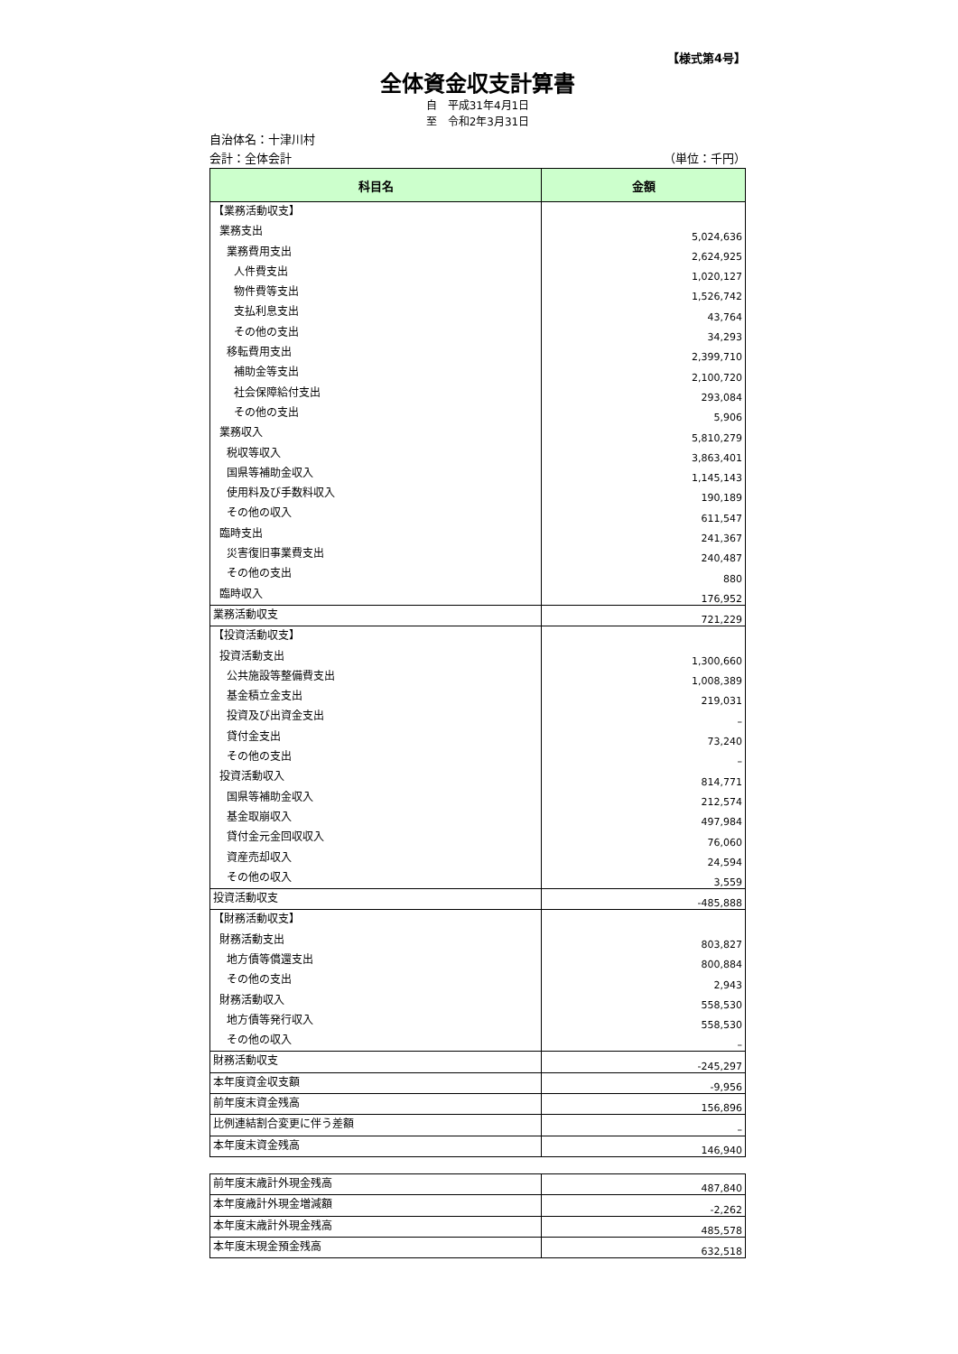【様式第4号】
全体資金収支計算書
自　平成31年4月1日
至　令和2年3月31日
自治体名：十津川村
会計：全体会計 （単位：千円）
| 科目名 | 金額 |
| --- | --- |
| 【業務活動収支】 | |
| 業務支出 | 5,024,636 |
| 業務費用支出 | 2,624,925 |
| 人件費支出 | 1,020,127 |
| 物件費等支出 | 1,526,742 |
| 支払利息支出 | 43,764 |
| その他の支出 | 34,293 |
| 移転費用支出 | 2,399,710 |
| 補助金等支出 | 2,100,720 |
| 社会保障給付支出 | 293,084 |
| その他の支出 | 5,906 |
| 業務収入 | 5,810,279 |
| 税収等収入 | 3,863,401 |
| 国県等補助金収入 | 1,145,143 |
| 使用料及び手数料収入 | 190,189 |
| その他の収入 | 611,547 |
| 臨時支出 | 241,367 |
| 災害復旧事業費支出 | 240,487 |
| その他の支出 | 880 |
| 臨時収入 | 176,952 |
| 業務活動収支 | 721,229 |
| 【投資活動収支】 | |
| 投資活動支出 | 1,300,660 |
| 公共施設等整備費支出 | 1,008,389 |
| 基金積立金支出 | 219,031 |
| 投資及び出資金支出 | – |
| 貸付金支出 | 73,240 |
| その他の支出 | – |
| 投資活動収入 | 814,771 |
| 国県等補助金収入 | 212,574 |
| 基金取崩収入 | 497,984 |
| 貸付金元金回収収入 | 76,060 |
| 資産売却収入 | 24,594 |
| その他の収入 | 3,559 |
| 投資活動収支 | -485,888 |
| 【財務活動収支】 | |
| 財務活動支出 | 803,827 |
| 地方債等償還支出 | 800,884 |
| その他の支出 | 2,943 |
| 財務活動収入 | 558,530 |
| 地方債等発行収入 | 558,530 |
| その他の収入 | – |
| 財務活動収支 | -245,297 |
| 本年度資金収支額 | -9,956 |
| 前年度末資金残高 | 156,896 |
| 比例連結割合変更に伴う差額 | – |
| 本年度末資金残高 | 146,940 |
| 前年度末歳計外現金残高 | 487,840 |
| 本年度歳計外現金増減額 | -2,262 |
| 本年度末歳計外現金残高 | 485,578 |
| 本年度末現金預金残高 | 632,518 |